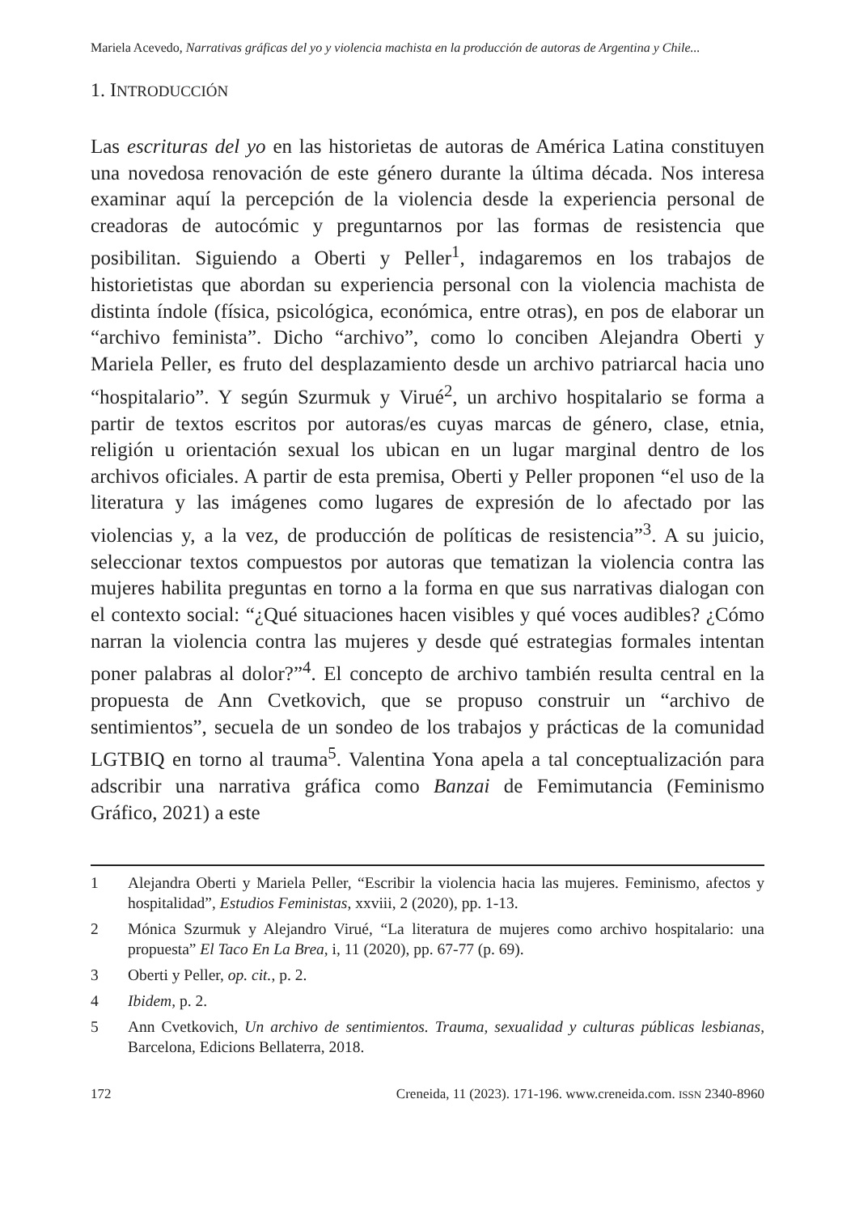Mariela Acevedo, Narrativas gráficas del yo y violencia machista en la producción de autoras de Argentina y Chile...
1. INTRODUCCIÓN
Las escrituras del yo en las historietas de autoras de América Latina constituyen una novedosa renovación de este género durante la última década. Nos interesa examinar aquí la percepción de la violencia desde la experiencia personal de creadoras de autocómic y preguntarnos por las formas de resistencia que posibilitan. Siguiendo a Oberti y Peller<sup>1</sup>, indagaremos en los trabajos de historietistas que abordan su experiencia personal con la violencia machista de distinta índole (física, psicológica, económica, entre otras), en pos de elaborar un “archivo feminista”. Dicho “archivo”, como lo conciben Alejandra Oberti y Mariela Peller, es fruto del desplazamiento desde un archivo patriarcal hacia uno “hospitalario”. Y según Szurmuk y Virué<sup>2</sup>, un archivo hospitalario se forma a partir de textos escritos por autoras/es cuyas marcas de género, clase, etnia, religión u orientación sexual los ubican en un lugar marginal dentro de los archivos oficiales. A partir de esta premisa, Oberti y Peller proponen “el uso de la literatura y las imágenes como lugares de expresión de lo afectado por las violencias y, a la vez, de producción de políticas de resistencia”<sup>3</sup>. A su juicio, seleccionar textos compuestos por autoras que tematizan la violencia contra las mujeres habilita preguntas en torno a la forma en que sus narrativas dialogan con el contexto social: “¿Qué situaciones hacen visibles y qué voces audibles? ¿Cómo narran la violencia contra las mujeres y desde qué estrategias formales intentan poner palabras al dolor?”<sup>4</sup>. El concepto de archivo también resulta central en la propuesta de Ann Cvetkovich, que se propuso construir un “archivo de sentimientos”, secuela de un sondeo de los trabajos y prácticas de la comunidad LGTBIQ en torno al trauma<sup>5</sup>. Valentina Yona apela a tal conceptualización para adscribir una narrativa gráfica como Banzai de Femimutancia (Feminismo Gráfico, 2021) a este
1 Alejandra Oberti y Mariela Peller, “Escribir la violencia hacia las mujeres. Feminismo, afectos y hospitalidad”, Estudios Feministas, xxviii, 2 (2020), pp. 1-13.
2 Mónica Szurmuk y Alejandro Virué, “La literatura de mujeres como archivo hospitalario: una propuesta” El Taco En La Brea, i, 11 (2020), pp. 67-77 (p. 69).
3 Oberti y Peller, op. cit., p. 2.
4 Ibidem, p. 2.
5 Ann Cvetkovich, Un archivo de sentimientos. Trauma, sexualidad y culturas públicas lesbianas, Barcelona, Edicions Bellaterra, 2018.
172 Creneida, 11 (2023). 171-196. www.creneida.com. ISSN 2340-8960